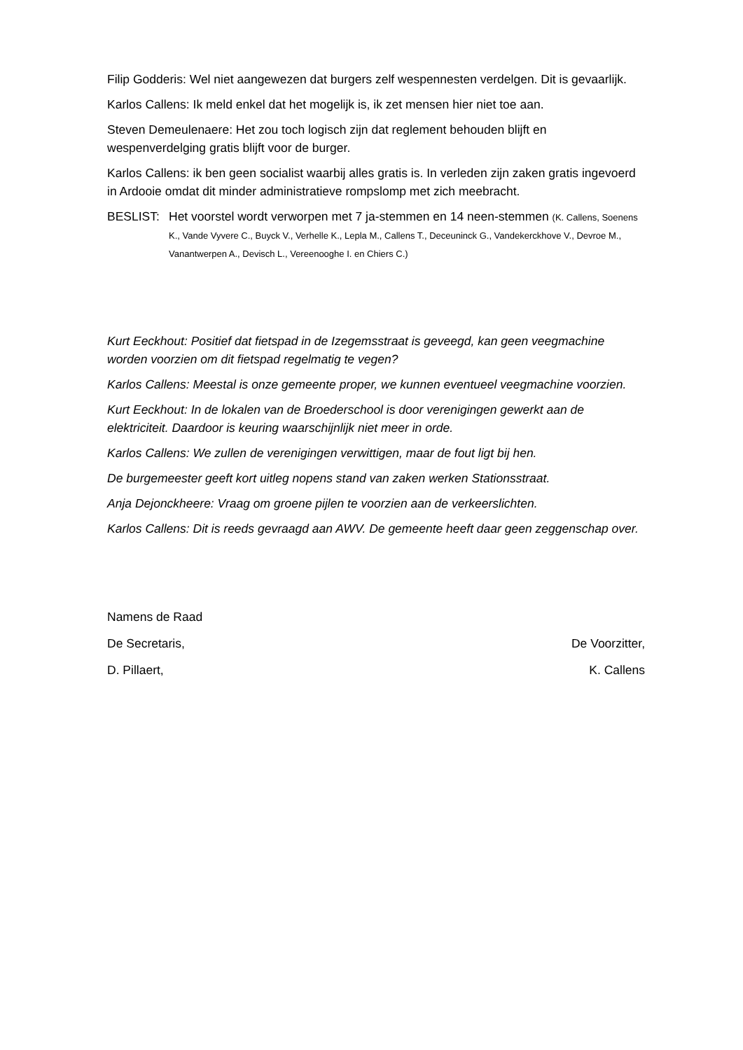Filip Godderis: Wel niet aangewezen dat burgers zelf wespennesten verdelgen. Dit is gevaarlijk.
Karlos Callens: Ik meld enkel dat het mogelijk is, ik zet mensen hier niet toe aan.
Steven Demeulenaere: Het zou toch logisch zijn dat reglement behouden blijft en wespenverdelging gratis blijft voor de burger.
Karlos Callens: ik ben geen socialist waarbij alles gratis is. In verleden zijn zaken gratis ingevoerd in Ardooie omdat dit minder administratieve rompslomp met zich meebracht.
BESLIST: Het voorstel wordt verworpen met 7 ja-stemmen en 14 neen-stemmen (K. Callens, Soenens K., Vande Vyvere C., Buyck V., Verhelle K., Lepla M., Callens T., Deceuninck G., Vandekerckhove V., Devroe M., Vanantwerpen A., Devisch L., Vereenooghe I. en Chiers C.)
Kurt Eeckhout: Positief dat fietspad in de Izegemsstraat is geveegd, kan geen veegmachine worden voorzien om dit fietspad regelmatig te vegen?
Karlos Callens: Meestal is onze gemeente proper, we kunnen eventueel veegmachine voorzien.
Kurt Eeckhout: In de lokalen van de Broederschool is door verenigingen gewerkt aan de elektriciteit. Daardoor is keuring waarschijnlijk niet meer in orde.
Karlos Callens: We zullen de verenigingen verwittigen, maar de fout ligt bij hen.
De burgemeester geeft kort uitleg nopens stand van zaken werken Stationsstraat.
Anja Dejonckheere: Vraag om groene pijlen te voorzien aan de verkeerslichten.
Karlos Callens: Dit is reeds gevraagd aan AWV. De gemeente heeft daar geen zeggenschap over.
Namens de Raad
De Secretaris, De Voorzitter,
D. Pillaert, K. Callens